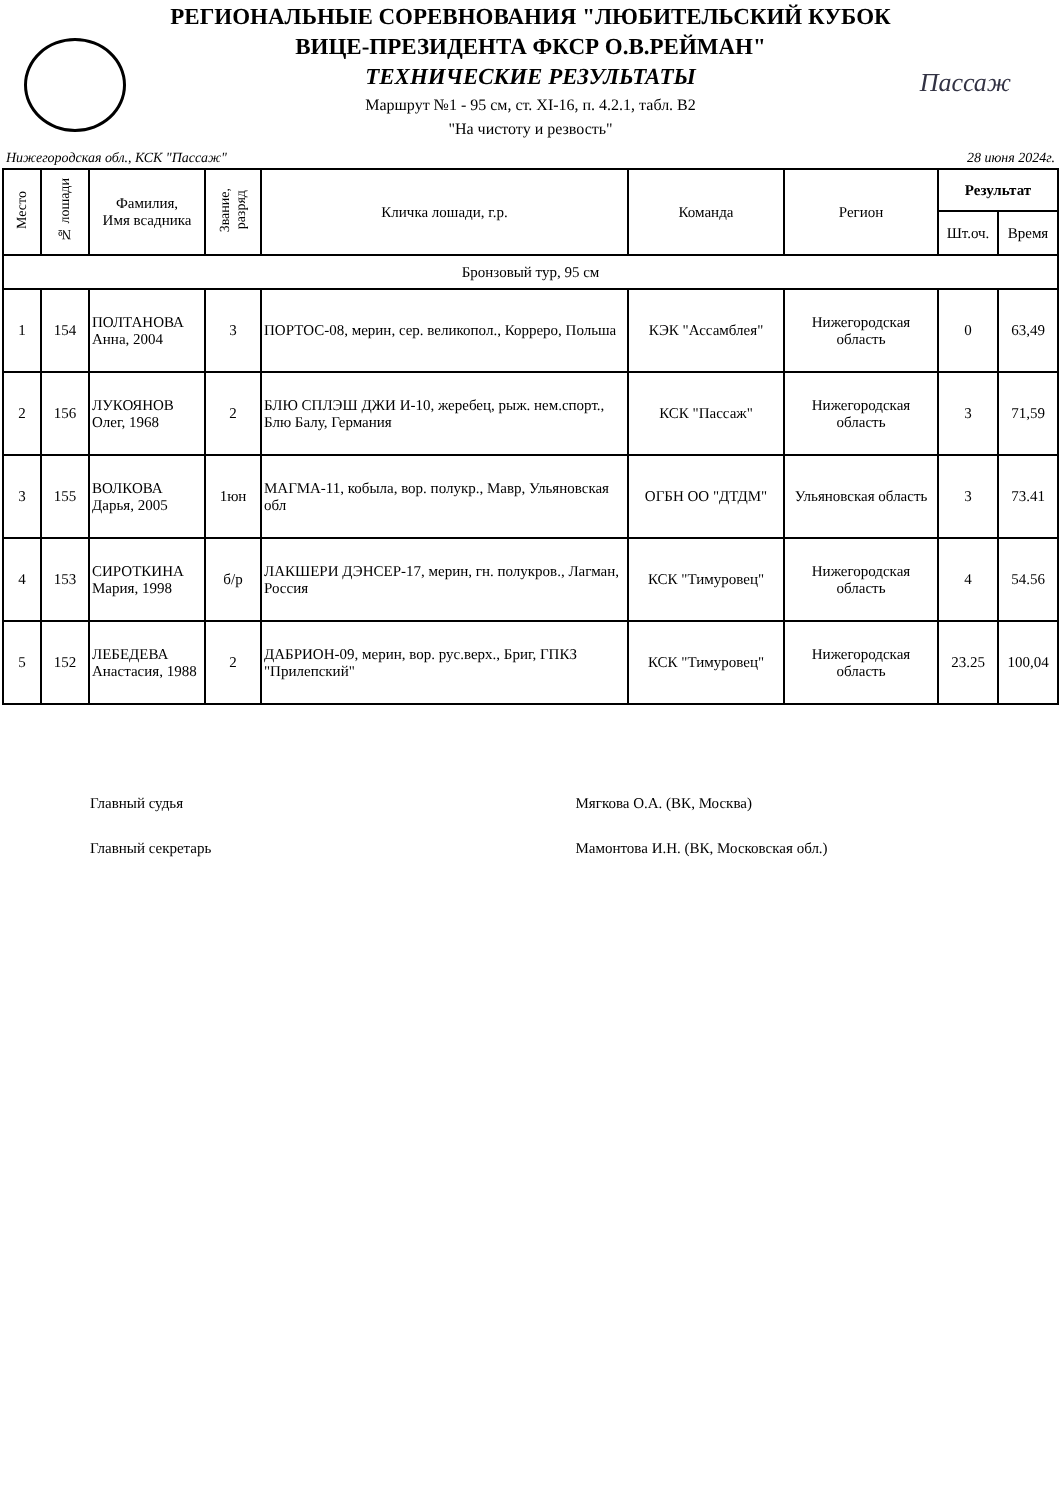РЕГИОНАЛЬНЫЕ СОРЕВНОВАНИЯ "ЛЮБИТЕЛЬСКИЙ КУБОК
ВИЦЕ-ПРЕЗИДЕНТА ФКСР О.В.РЕЙМАН"
ТЕХНИЧЕСКИЕ РЕЗУЛЬТАТЫ
Маршрут №1 - 95 см, ст. XI-16, п. 4.2.1, табл. В2
"На чистоту и резвость"
Пассаж
Нижегородская обл., КСК "Пассаж" 28 июня 2024г.
| Место | № лошади | Фамилия, Имя всадника | Звание, разряд | Кличка лошади, г.р. | Команда | Регион | Результат | |
| --- | --- | --- | --- | --- | --- | --- | --- | --- |
| | | | | | | | Шт.оч. | Время |
| Бронзовый тур, 95 см | | | | | | | | |
| 1 | 154 | ПОЛТАНОВА Анна, 2004 | 3 | ПОРТОС-08, мерин, сер. великопол., Корреро, Польша | КЭК "Ассамблея" | Нижегородская область | 0 | 63,49 |
| 2 | 156 | ЛУКОЯНОВ Олег, 1968 | 2 | БЛЮ СПЛЭШ ДЖИ И-10, жеребец, рыж. нем.спорт., Блю Балу, Германия | КСК "Пассаж" | Нижегородская область | 3 | 71,59 |
| 3 | 155 | ВОЛКОВА Дарья, 2005 | 1юн | МАГМА-11, кобыла, вор. полукр., Мавр, Ульяновская обл | ОГБН ОО "ДТДМ" | Ульяновская область | 3 | 73.41 |
| 4 | 153 | СИРОТКИНА Мария, 1998 | б/р | ЛАКШЕРИ ДЭНСЕР-17, мерин, гн. полукров., Лагман, Россия | КСК "Тимуровец" | Нижегородская область | 4 | 54.56 |
| 5 | 152 | ЛЕБЕДЕВА Анастасия, 1988 | 2 | ДАБРИОН-09, мерин, вор. рус.верх., Бриг, ГПКЗ "Прилепский" | КСК "Тимуровец" | Нижегородская область | 23.25 | 100,04 |
Главный судья Мягкова О.А. (ВК, Москва)
Главный секретарь Мамонтова И.Н. (ВК, Московская обл.)